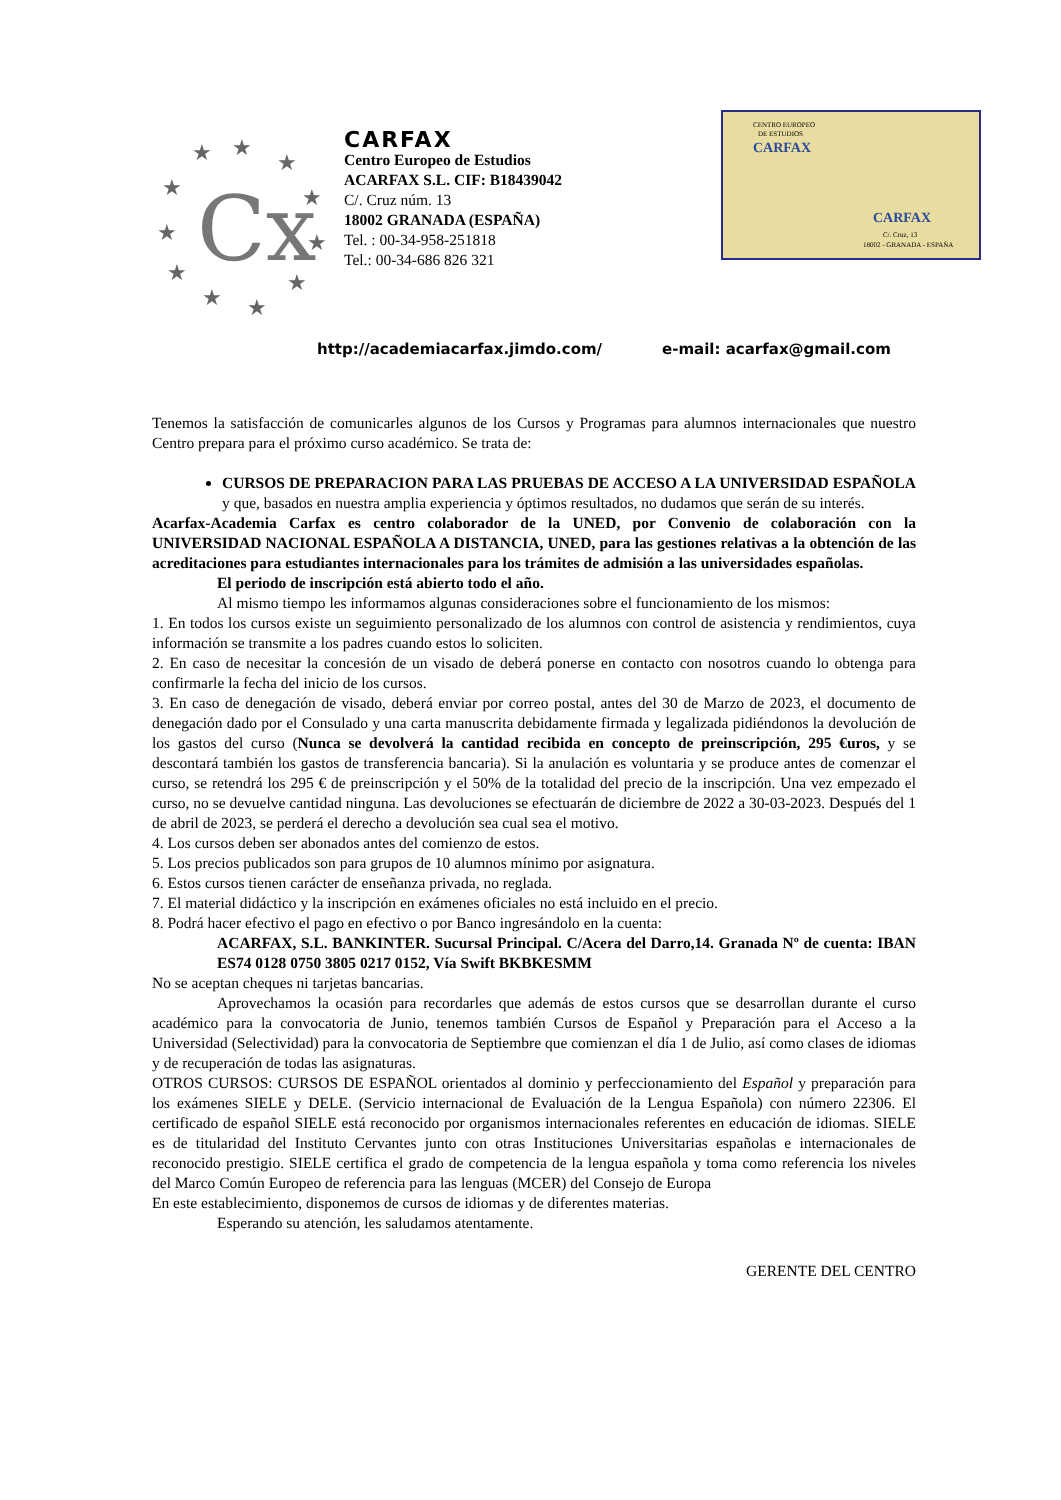Cx
★
★
★
★
★
★
★
★
★
★
★
CARFAX
Centro Europeo de Estudios
ACARFAX S.L. CIF: B18439042
C/. Cruz núm. 13
18002 GRANADA (ESPAÑA)
Tel. : 00-34-958-251818
Tel.: 00-34-686 826 321
CENTRO EUROPEO
DE ESTUDIOS
CARFAX
CARFAX
C/. Cruz, 13
18002 - GRANADA - ESPAÑA
http://academiacarfax.jimdo.com/ e-mail: acarfax@gmail.com
Tenemos la satisfacción de comunicarles algunos de los Cursos y Programas para alumnos internacionales que nuestro Centro prepara para el próximo curso académico. Se trata de:
CURSOS DE PREPARACION PARA LAS PRUEBAS DE ACCESO A LA UNIVERSIDAD ESPAÑOLA y que, basados en nuestra amplia experiencia y óptimos resultados, no dudamos que serán de su interés.
Acarfax-Academia Carfax es centro colaborador de la UNED, por Convenio de colaboración con la UNIVERSIDAD NACIONAL ESPAÑOLA A DISTANCIA, UNED, para las gestiones relativas a la obtención de las acreditaciones para estudiantes internacionales para los trámites de admisión a las universidades españolas.
El periodo de inscripción está abierto todo el año.
Al mismo tiempo les informamos algunas consideraciones sobre el funcionamiento de los mismos:
1. En todos los cursos existe un seguimiento personalizado de los alumnos con control de asistencia y rendimientos, cuya información se transmite a los padres cuando estos lo soliciten.
2. En caso de necesitar la concesión de un visado de deberá ponerse en contacto con nosotros cuando lo obtenga para confirmarle la fecha del inicio de los cursos.
3. En caso de denegación de visado, deberá enviar por correo postal, antes del 30 de Marzo de 2023, el documento de denegación dado por el Consulado y una carta manuscrita debidamente firmada y legalizada pidiéndonos la devolución de los gastos del curso (Nunca se devolverá la cantidad recibida en concepto de preinscripción, 295 €uros, y se descontará también los gastos de transferencia bancaria). Si la anulación es voluntaria y se produce antes de comenzar el curso, se retendrá los 295 € de preinscripción y el 50% de la totalidad del precio de la inscripción. Una vez empezado el curso, no se devuelve cantidad ninguna. Las devoluciones se efectuarán de diciembre de 2022 a 30-03-2023. Después del 1 de abril de 2023, se perderá el derecho a devolución sea cual sea el motivo.
4. Los cursos deben ser abonados antes del comienzo de estos.
5. Los precios publicados son para grupos de 10 alumnos mínimo por asignatura.
6. Estos cursos tienen carácter de enseñanza privada, no reglada.
7. El material didáctico y la inscripción en exámenes oficiales no está incluido en el precio.
8. Podrá hacer efectivo el pago en efectivo o por Banco ingresándolo en la cuenta:
ACARFAX, S.L. BANKINTER. Sucursal Principal. C/Acera del Darro,14. Granada Nº de cuenta: IBAN ES74 0128 0750 3805 0217 0152, Vía Swift BKBKESMM
No se aceptan cheques ni tarjetas bancarias.
Aprovechamos la ocasión para recordarles que además de estos cursos que se desarrollan durante el curso académico para la convocatoria de Junio, tenemos también Cursos de Español y Preparación para el Acceso a la Universidad (Selectividad) para la convocatoria de Septiembre que comienzan el día 1 de Julio, así como clases de idiomas y de recuperación de todas las asignaturas.
OTROS CURSOS: CURSOS DE ESPAÑOL orientados al dominio y perfeccionamiento del Español y preparación para los exámenes SIELE y DELE. (Servicio internacional de Evaluación de la Lengua Española) con número 22306. El certificado de español SIELE está reconocido por organismos internacionales referentes en educación de idiomas. SIELE es de titularidad del Instituto Cervantes junto con otras Instituciones Universitarias españolas e internacionales de reconocido prestigio. SIELE certifica el grado de competencia de la lengua española y toma como referencia los niveles del Marco Común Europeo de referencia para las lenguas (MCER) del Consejo de Europa
En este establecimiento, disponemos de cursos de idiomas y de diferentes materias.
Esperando su atención, les saludamos atentamente.
GERENTE DEL CENTRO